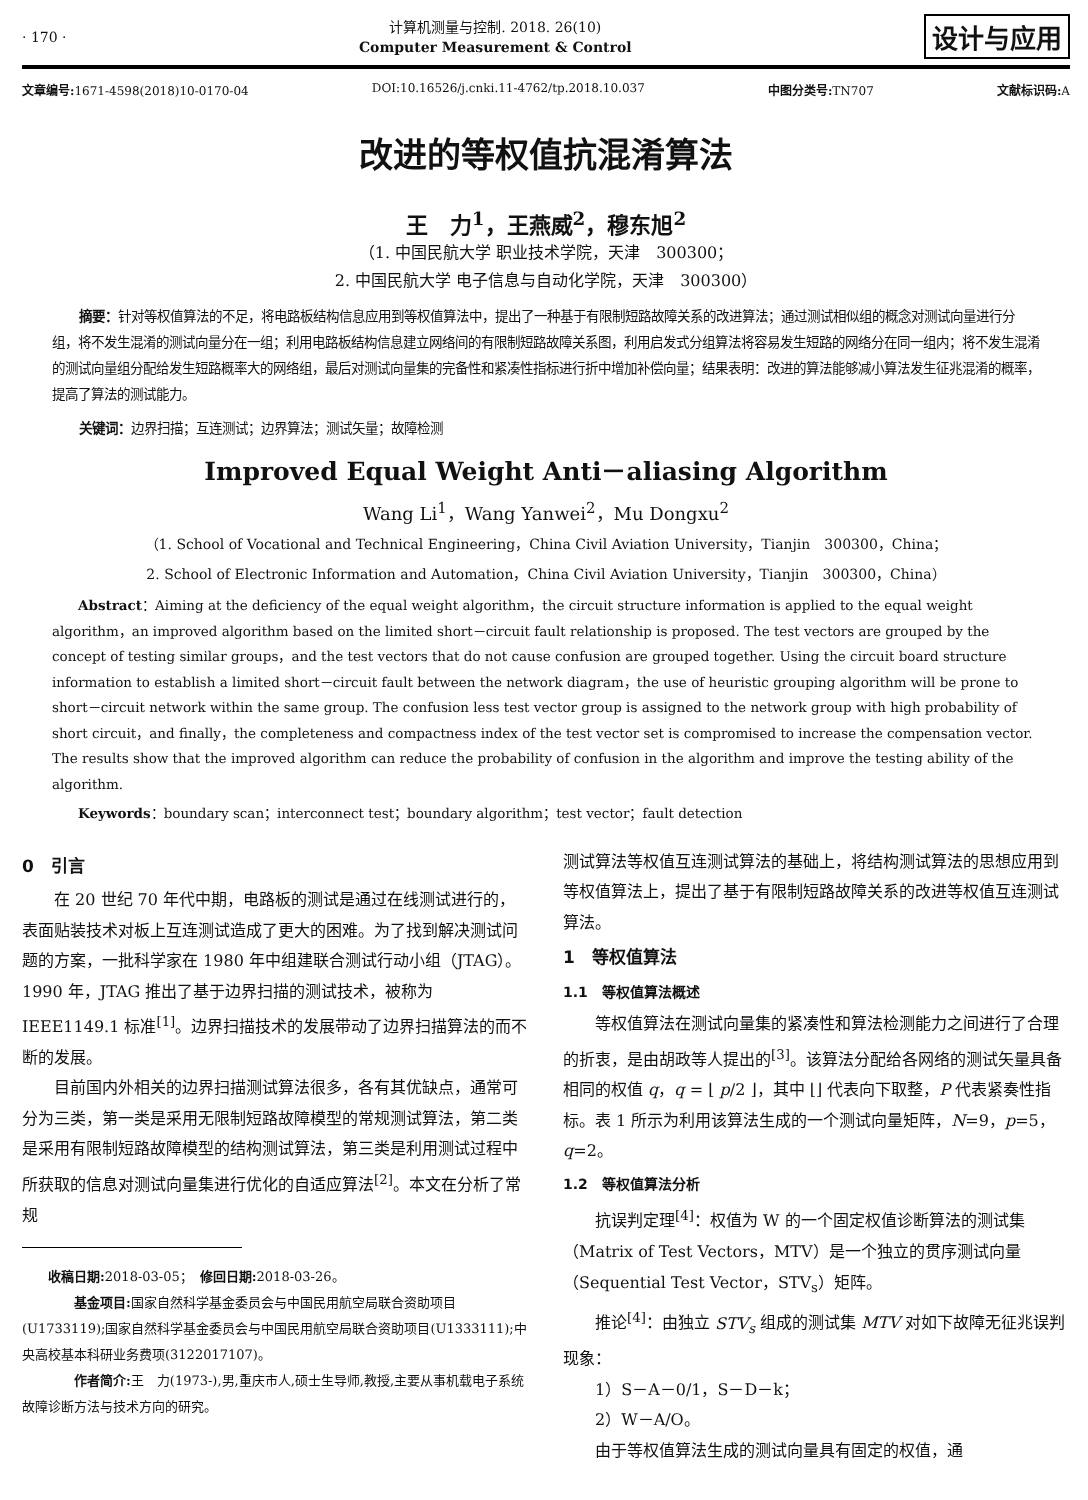· 170 ·
计算机测量与控制. 2018. 26(10)
Computer Measurement & Control
设计与应用
文章编号: 1671-4598(2018)10-0170-04 DOI:10.16526/j.cnki.11-4762/tp.2018.10.037 中图分类号: TN707 文献标识码: A
改进的等权值抗混淆算法
王　力<sup>1</sup>，王燕威<sup>2</sup>，穆东旭<sup>2</sup>
（1. 中国民航大学 职业技术学院，天津　300300；
2. 中国民航大学 电子信息与自动化学院，天津　300300）
摘要：针对等权值算法的不足，将电路板结构信息应用到等权值算法中，提出了一种基于有限制短路故障关系的改进算法；通过测试相似组的概念对测试向量进行分组，将不发生混淆的测试向量分在一组；利用电路板结构信息建立网络间的有限制短路故障关系图，利用启发式分组算法将容易发生短路的网络分在同一组内；将不发生混淆的测试向量组分配给发生短路概率大的网络组，最后对测试向量集的完备性和紧凑性指标进行折中增加补偿向量；结果表明：改进的算法能够减小算法发生征兆混淆的概率，提高了算法的测试能力。
关键词：边界扫描；互连测试；边界算法；测试矢量；故障检测
Improved Equal Weight Anti－aliasing Algorithm
Wang Li<sup>1</sup>，Wang Yanwei<sup>2</sup>，Mu Dongxu<sup>2</sup>
（1. School of Vocational and Technical Engineering，China Civil Aviation University，Tianjin　300300，China；
2. School of Electronic Information and Automation，China Civil Aviation University，Tianjin　300300，China）
　　Abstract：Aiming at the deficiency of the equal weight algorithm，the circuit structure information is applied to the equal weight algorithm，an improved algorithm based on the limited short－circuit fault relationship is proposed. The test vectors are grouped by the concept of testing similar groups，and the test vectors that do not cause confusion are grouped together. Using the circuit board structure information to establish a limited short－circuit fault between the network diagram，the use of heuristic grouping algorithm will be prone to short－circuit network within the same group. The confusion less test vector group is assigned to the network group with high probability of short circuit，and finally，the completeness and compactness index of the test vector set is compromised to increase the compensation vector. The results show that the improved algorithm can reduce the probability of confusion in the algorithm and improve the testing ability of the algorithm.
　　Keywords：boundary scan；interconnect test；boundary algorithm；test vector；fault detection
0　引言
在 20 世纪 70 年代中期，电路板的测试是通过在线测试进行的，表面贴装技术对板上互连测试造成了更大的困难。为了找到解决测试问题的方案，一批科学家在 1980 年中组建联合测试行动小组（JTAG）。1990 年，JTAG 推出了基于边界扫描的测试技术，被称为 IEEE1149.1 标准<sup>[1]</sup>。边界扫描技术的发展带动了边界扫描算法的而不断的发展。
目前国内外相关的边界扫描测试算法很多，各有其优缺点，通常可分为三类，第一类是采用无限制短路故障模型的常规测试算法，第二类是采用有限制短路故障模型的结构测试算法，第三类是利用测试过程中所获取的信息对测试向量集进行优化的自适应算法<sup>[2]</sup>。本文在分析了常规
收稿日期: 2018-03-05；　修回日期: 2018-03-26。
　　基金项目: 国家自然科学基金委员会与中国民用航空局联合资助项目(U1733119);国家自然科学基金委员会与中国民用航空局联合资助项目(U1333111);中央高校基本科研业务费项(3122017107)。
　　作者简介: 王　力(1973-),男,重庆市人,硕士生导师,教授,主要从事机载电子系统故障诊断方法与技术方向的研究。
测试算法等权值互连测试算法的基础上，将结构测试算法的思想应用到等权值算法上，提出了基于有限制短路故障关系的改进等权值互连测试算法。
1　等权值算法
1.1　等权值算法概述
等权值算法在测试向量集的紧凑性和算法检测能力之间进行了合理的折衷，是由胡政等人提出的<sup>[3]</sup>。该算法分配给各网络的测试矢量具备相同的权值 q，q = ⌊ p/2 ⌋，其中 ⌊⌋ 代表向下取整，P 代表紧奏性指标。表 1 所示为利用该算法生成的一个测试向量矩阵，N=9，p=5，q=2。
1.2　等权值算法分析
抗误判定理<sup>[4]</sup>：权值为 W 的一个固定权值诊断算法的测试集（Matrix of Test Vectors，MTV）是一个独立的贯序测试向量（Sequential Test Vector，STV<sub>s</sub>）矩阵。
推论<sup>[4]</sup>：由独立 STV<sub>s</sub> 组成的测试集 MTV 对如下故障无征兆误判现象：
1）S－A－0/1，S－D－k；
2）W－A/O。
由于等权值算法生成的测试向量具有固定的权值，通